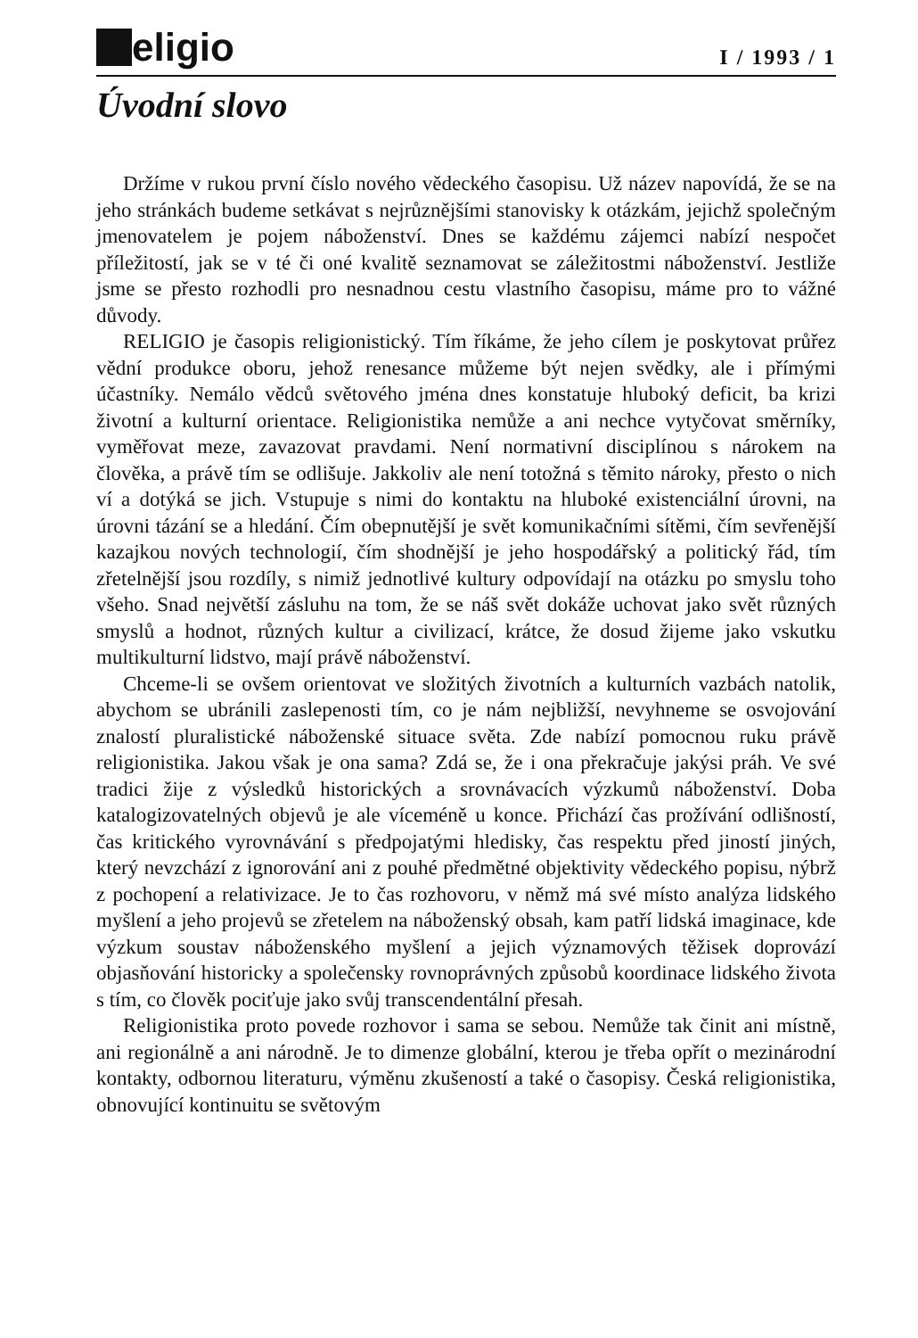eligio
I / 1993 / 1
Úvodní slovo
Držíme v rukou první číslo nového vědeckého časopisu. Už název napovídá, že se na jeho stránkách budeme setkávat s nejrůznějšími stanovisky k otázkám, jejichž společným jmenovatelem je pojem náboženství. Dnes se každému zájemci nabízí nespočet příležitostí, jak se v té či oné kvalitě seznamovat se záležitostmi náboženství. Jestliže jsme se přesto rozhodli pro nesnadnou cestu vlastního časopisu, máme pro to vážné důvody.
RELIGIO je časopis religionistický. Tím říkáme, že jeho cílem je poskytovat průřez vědní produkce oboru, jehož renesance můžeme být nejen svědky, ale i přímými účastníky. Nemálo vědců světového jména dnes konstatuje hluboký deficit, ba krizi životní a kulturní orientace. Religionistika nemůže a ani nechce vytyčovat směrníky, vyměřovat meze, zavazovat pravdami. Není normativní disciplínou s nárokem na člověka, a právě tím se odlišuje. Jakkoliv ale není totožná s těmito nároky, přesto o nich ví a dotýká se jich. Vstupuje s nimi do kontaktu na hluboké existenciální úrovni, na úrovni tázání se a hledání. Čím obepnutější je svět komunikačními sítěmi, čím sevřenější kazajkou nových technologií, čím shodnější je jeho hospodářský a politický řád, tím zřetelnější jsou rozdíly, s nimiž jednotlivé kultury odpovídají na otázku po smyslu toho všeho. Snad největší zásluhu na tom, že se náš svět dokáže uchovat jako svět různých smyslů a hodnot, různých kultur a civilizací, krátce, že dosud žijeme jako vskutku multikulturní lidstvo, mají právě náboženství.
Chceme-li se ovšem orientovat ve složitých životních a kulturních vazbách natolik, abychom se ubránili zaslepenosti tím, co je nám nejbližší, nevyhneme se osvojování znalostí pluralistické náboženské situace světa. Zde nabízí pomocnou ruku právě religionistika. Jakou však je ona sama? Zdá se, že i ona překračuje jakýsi práh. Ve své tradici žije z výsledků historických a srovnávacích výzkumů náboženství. Doba katalogizovatelných objevů je ale víceméně u konce. Přichází čas prožívání odlišností, čas kritického vyrovnávání s předpojatými hledisky, čas respektu před jiností jiných, který nevzchází z ignorování ani z pouhé předmětné objektivity vědeckého popisu, nýbrž z pochopení a relativizace. Je to čas rozhovoru, v němž má své místo analýza lidského myšlení a jeho projevů se zřetelem na náboženský obsah, kam patří lidská imaginace, kde výzkum soustav náboženského myšlení a jejich významových těžisek doprovází objasňování historicky a společensky rovnoprávných způsobů koordinace lidského života s tím, co člověk pociťuje jako svůj transcendentální přesah.
Religionistika proto povede rozhovor i sama se sebou. Nemůže tak činit ani místně, ani regionálně a ani národně. Je to dimenze globální, kterou je třeba opřít o mezinárodní kontakty, odbornou literaturu, výměnu zkušeností a také o časopisy. Česká religionistika, obnovující kontinuitu se světovým